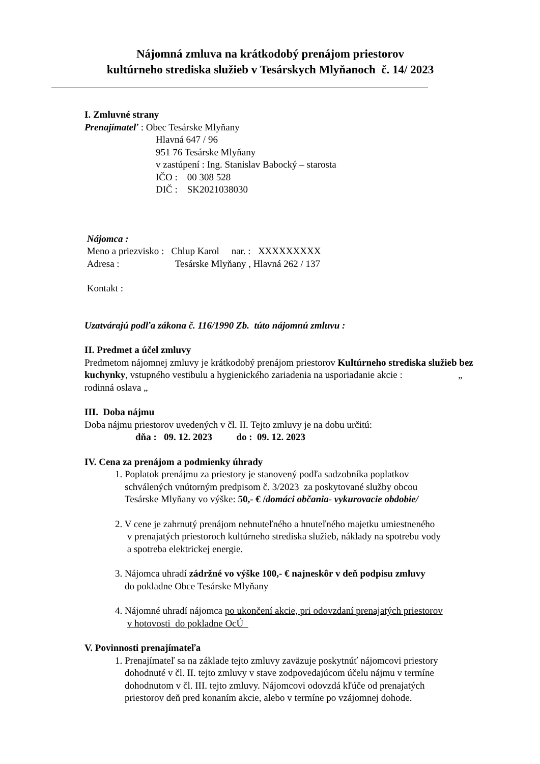Nájomná zmluva na krátkodobý prenájom priestorov
kultúrneho strediska služieb v Tesárskych Mlyňanoch č. 14/ 2023
I. Zmluvné strany
Prenajímateľ : Obec Tesárske Mlyňany
Hlavná 647 / 96
951 76 Tesárske Mlyňany
v zastúpení : Ing. Stanislav Babocký – starosta
IČO : 00 308 528
DIČ : SK2021038030
Nájomca :
Meno a priezvisko : Chlup Karol nar. : XXXXXXXXX
Adresa : Tesárske Mlyňany , Hlavná 262 / 137
Kontakt :
Uzatvárajú podľa zákona č. 116/1990 Zb. túto nájomnú zmluvu :
II. Predmet a účel zmluvy
Predmetom nájomnej zmluvy je krátkodobý prenájom priestorov Kultúrneho strediska služieb bez kuchynky, vstupného vestibulu a hygienického zariadenia na usporiadanie akcie : „ rodinná oslava „
III. Doba nájmu
Doba nájmu priestorov uvedených v čl. II. Tejto zmluvy je na dobu určitú:
dňa : 09. 12. 2023 do : 09. 12. 2023
IV. Cena za prenájom a podmienky úhrady
1. Poplatok prenájmu za priestory je stanovený podľa sadzobníka poplatkov
schválených vnútorným predpisom č. 3/2023 za poskytované služby obcou
Tesárske Mlyňany vo výške: 50,- € /domáci občania- vykurovacie obdobie/
2. V cene je zahrnutý prenájom nehnuteľného a hnuteľného majetku umiestneného
v prenajatých priestoroch kultúrneho strediska služieb, náklady na spotrebu vody
a spotreba elektrickej energie.
3. Nájomca uhradí zádržné vo výške 100,- € najneskôr v deň podpisu zmluvy
do pokladne Obce Tesárske Mlyňany
4. Nájomné uhradí nájomca po ukončení akcie, pri odovzdaní prenajatých priestorov
v hotovosti do pokladne OcÚ
V. Povinnosti prenajímateľa
1. Prenajímateľ sa na základe tejto zmluvy zaväzuje poskytnúť nájomcovi priestory
dohodnuté v čl. II. tejto zmluvy v stave zodpovedajúcom účelu nájmu v termíne
dohodnutom v čl. III. tejto zmluvy. Nájomcovi odovzdá kľúče od prenajatých
priestorov deň pred konaním akcie, alebo v termíne po vzájomnej dohode.